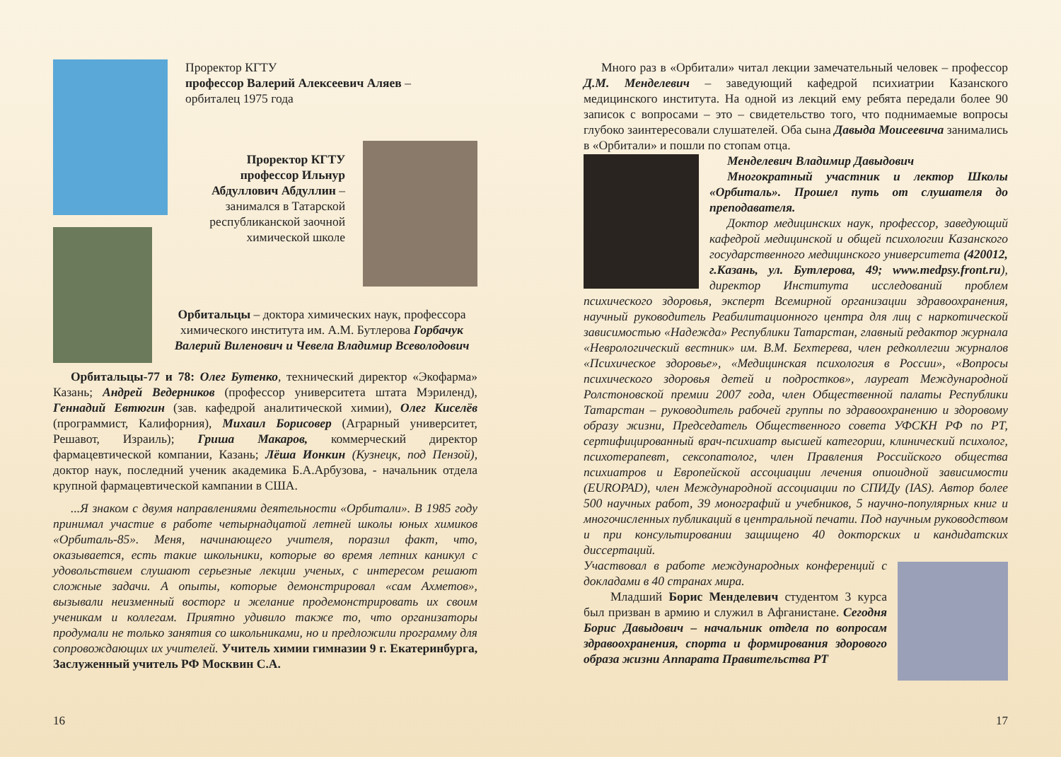Проректор КГТУ
профессор Валерий Алексеевич Аляев –
орбиталец 1975 года
Проректор КГТУ
профессор Ильнур
Абдуллович Абдуллин –
занимался в Татарской
республиканской заочной
химической школе
Орбитальцы – доктора химических наук, профессора химического института им. А.М. Бутлерова Горбачук Валерий Виленович и Чевела Владимир Всеволодович
Орбитальцы-77 и 78: Олег Бутенко, технический директор «Экофарма» Казань; Андрей Ведерников (профессор университета штата Мэриленд), Геннадий Евтюгин (зав. кафедрой аналитической химии), Олег Киселёв (программист, Калифорния), Михаил Борисовер (Аграрный университет, Решавот, Израиль); Гриша Макаров, коммерческий директор фармацевтической компании, Казань; Лёша Ионкин (Кузнецк, под Пензой), доктор наук, последний ученик академика Б.А.Арбузова, - начальник отдела крупной фармацевтической кампании в США.
...Я знаком с двумя направлениями деятельности «Орбитали». В 1985 году принимал участие в работе четырнадцатой летней школы юных химиков «Орбиталь-85». Меня, начинающего учителя, поразил факт, что, оказывается, есть такие школьники, которые во время летних каникул с удовольствием слушают серьезные лекции ученых, с интересом решают сложные задачи. А опыты, которые демонстрировал «сам Ахметов», вызывали неизменный восторг и желание продемонстрировать их своим ученикам и коллегам. Приятно удивило также то, что организаторы продумали не только занятия со школьниками, но и предложили программу для сопровождающих их учителей. Учитель химии гимназии 9 г. Екатеринбурга, Заслуженный учитель РФ Москвин С.А.
16
Много раз в «Орбитали» читал лекции замечательный человек – профессор Д.М. Менделевич – заведующий кафедрой психиатрии Казанского медицинского института. На одной из лекций ему ребята передали более 90 записок с вопросами – это – свидетельство того, что поднимаемые вопросы глубоко заинтересовали слушателей. Оба сына Давыда Моисеевича занимались в «Орбитали» и пошли по стопам отца.
Менделевич Владимир Давыдович
Многократный участник и лектор Школы «Орбиталь». Прошел путь от слушателя до преподавателя.
Доктор медицинских наук, профессор, заведующий кафедрой медицинской и общей психологии Казанского государственного медицинского университета (420012, г.Казань, ул. Бутлерова, 49; www.medpsy.front.ru), директор Института исследований проблем психического здоровья, эксперт Всемирной организации здравоохранения, научный руководитель Реабилитационного центра для лиц с наркотической зависимостью «Надежда» Республики Татарстан, главный редактор журнала «Неврологический вестник» им. В.М. Бехтерева, член редколлегии журналов «Психическое здоровье», «Медицинская психология в России», «Вопросы психического здоровья детей и подростков», лауреат Международной Ролстоновской премии 2007 года, член Общественной палаты Республики Татарстан – руководитель рабочей группы по здравоохранению и здоровому образу жизни, Председатель Общественного совета УФСКН РФ по РТ, сертифицированный врач-психиатр высшей категории, клинический психолог, психотерапевт, сексопатолог, член Правления Российского общества психиатров и Европейской ассоциации лечения опиоидной зависимости (EUROPAD), член Международной ассоциации по СПИДу (IAS). Автор более 500 научных работ, 39 монографий и учебников, 5 научно-популярных книг и многочисленных публикаций в центральной печати. Под научным руководством и при консультировании защищено 40 докторских и кандидатских диссертаций.
Участвовал в работе международных конференций с докладами в 40 странах мира.
Младший Борис Менделевич студентом 3 курса был призван в армию и служил в Афганистане. Сегодня Борис Давыдович – начальник отдела по вопросам здравоохранения, спорта и формирования здорового образа жизни Аппарата Правительства РТ
17